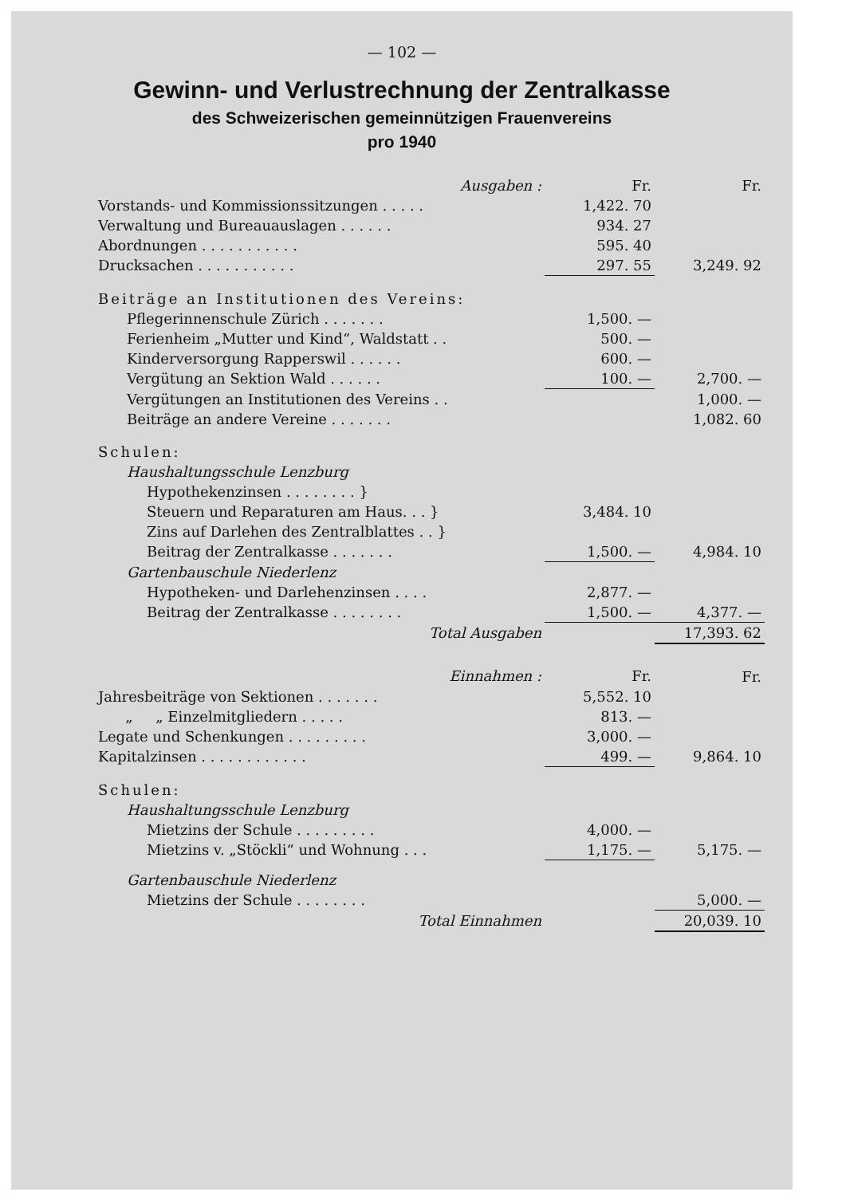— 102 —
Gewinn- und Verlustrechnung der Zentralkasse
des Schweizerischen gemeinnützigen Frauenvereins
pro 1940
| Ausgaben : | Fr. | Fr. |
| --- | --- | --- |
| Vorstands- und Kommissionssitzungen . . . . . | 1,422. 70 | |
| Verwaltung und Bureauauslagen . . . . . . | 934. 27 | |
| Abordnungen . . . . . . . . . . . | 595. 40 | |
| Drucksachen . . . . . . . . . . . | 297. 55 | 3,249. 92 |
| Beiträge an Institutionen des Vereins: | | |
| Pflegerinnenschule Zürich . . . . . . . | 1,500. — | |
| Ferienheim „Mutter und Kind“, Waldstatt . . | 500. — | |
| Kinderversorgung Rapperswil . . . . . . | 600. — | |
| Vergütung an Sektion Wald . . . . . . | 100. — | 2,700. — |
| Vergütungen an Institutionen des Vereins . . | | 1,000. — |
| Beiträge an andere Vereine . . . . . . . | | 1,082. 60 |
| Schulen: | | |
| Haushaltungsschule Lenzburg | | |
| Hypothekenzinsen . . . . . . . . } | 3,484. 10 | |
| Steuern und Reparaturen am Haus. . . } | | |
| Zins auf Darlehen des Zentralblattes . . } | | |
| Beitrag der Zentralkasse . . . . . . . | 1,500. — | 4,984. 10 |
| Gartenbauschule Niederlenz | | |
| Hypotheken- und Darlehenzinsen . . . . | 2,877. — | |
| Beitrag der Zentralkasse . . . . . . . . | 1,500. — | 4,377. — |
| Total Ausgaben | | 17,393. 62 |
| Einnahmen : | Fr. | Fr. |
| Jahresbeiträge von Sektionen . . . . . . . | 5,552. 10 | |
| „ „ Einzelmitgliedern . . . . . | 813. — | |
| Legate und Schenkungen . . . . . . . . . | 3,000. — | |
| Kapitalzinsen . . . . . . . . . . . . | 499. — | 9,864. 10 |
| Schulen: | | |
| Haushaltungsschule Lenzburg | | |
| Mietzins der Schule . . . . . . . . . | 4,000. — | |
| Mietzins v. „Stöckli“ und Wohnung . . . | 1,175. — | 5,175. — |
| Gartenbauschule Niederlenz | | |
| Mietzins der Schule . . . . . . . . | | 5,000. — |
| Total Einnahmen | | 20,039. 10 |